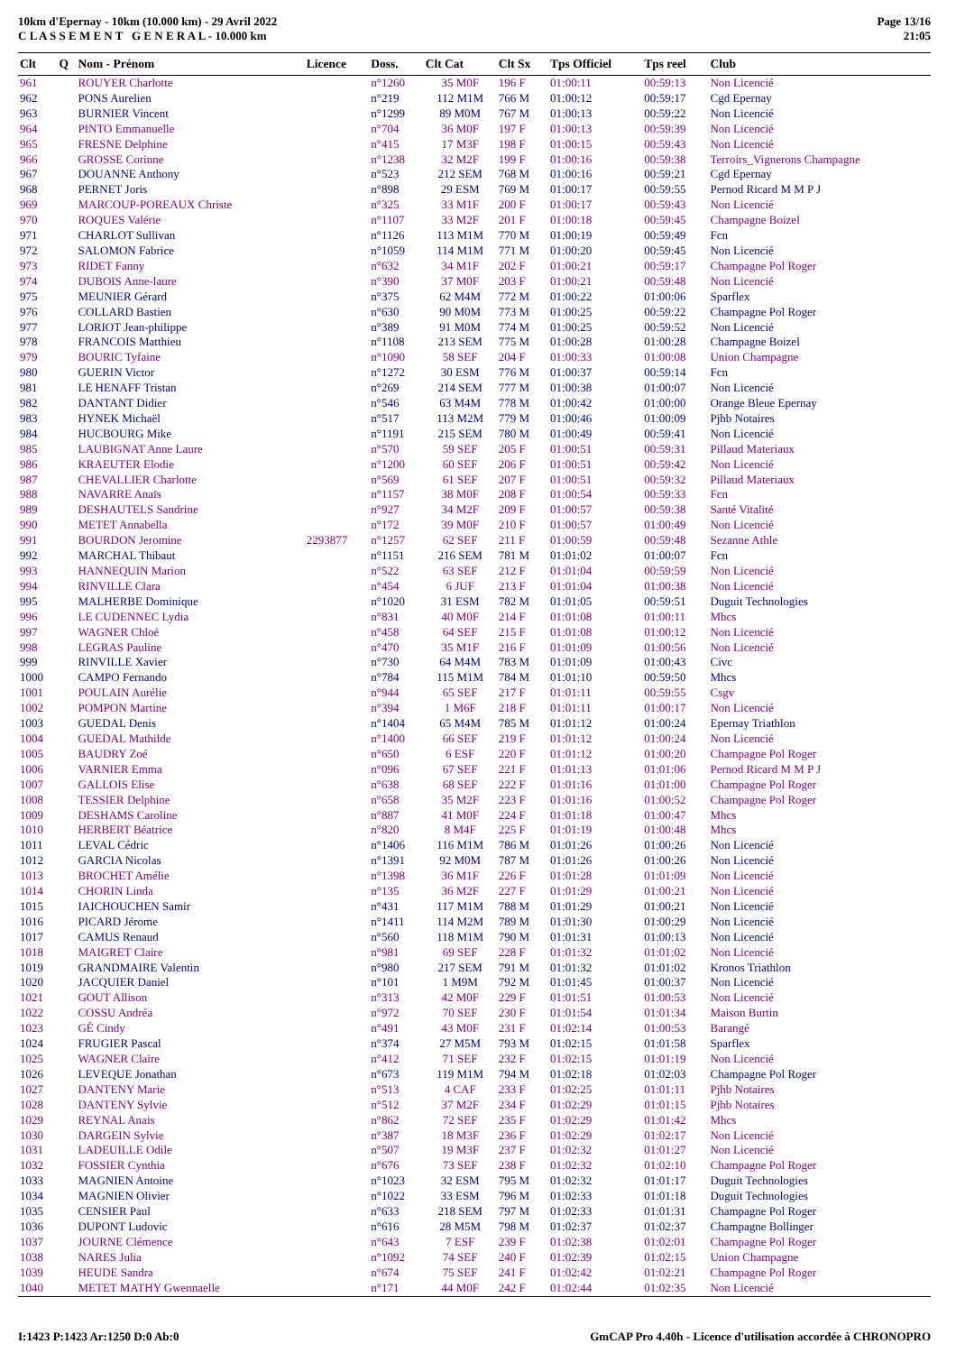10km d'Epernay - 10km (10.000 km) - 29 Avril 2022
C L A S S E M E N T G E N E R A L - 10.000 km
Page 13/16
21:05
| Clt | Q | Nom - Prénom | Licence | Doss. | Clt Cat | Clt Sx | Tps Officiel | Tps reel | Club |
| --- | --- | --- | --- | --- | --- | --- | --- | --- | --- |
| 961 | | ROUYER Charlotte | | n°1260 | 35 M0F | 196 F | 01:00:11 | 00:59:13 | Non Licencié |
| 962 | | PONS Aurelien | | n°219 | 112 M1M | 766 M | 01:00:12 | 00:59:17 | Cgd Epernay |
| 963 | | BURNIER Vincent | | n°1299 | 89 M0M | 767 M | 01:00:13 | 00:59:22 | Non Licencié |
| 964 | | PINTO Emmanuelle | | n°704 | 36 M0F | 197 F | 01:00:13 | 00:59:39 | Non Licencié |
| 965 | | FRESNE Delphine | | n°415 | 17 M3F | 198 F | 01:00:15 | 00:59:43 | Non Licencié |
| 966 | | GROSSE Corinne | | n°1238 | 32 M2F | 199 F | 01:00:16 | 00:59:38 | Terroirs_Vignerons Champagne |
| 967 | | DOUANNE Anthony | | n°523 | 212 SEM | 768 M | 01:00:16 | 00:59:21 | Cgd Epernay |
| 968 | | PERNET Joris | | n°898 | 29 ESM | 769 M | 01:00:17 | 00:59:55 | Pernod Ricard M M P J |
| 969 | | MARCOUP-POREAUX Christe | | n°325 | 33 M1F | 200 F | 01:00:17 | 00:59:43 | Non Licencié |
| 970 | | ROQUES Valérie | | n°1107 | 33 M2F | 201 F | 01:00:18 | 00:59:45 | Champagne Boizel |
| 971 | | CHARLOT Sullivan | | n°1126 | 113 M1M | 770 M | 01:00:19 | 00:59:49 | Fcn |
| 972 | | SALOMON Fabrice | | n°1059 | 114 M1M | 771 M | 01:00:20 | 00:59:45 | Non Licencié |
| 973 | | RIDET Fanny | | n°632 | 34 M1F | 202 F | 01:00:21 | 00:59:17 | Champagne Pol Roger |
| 974 | | DUBOIS Anne-laure | | n°390 | 37 M0F | 203 F | 01:00:21 | 00:59:48 | Non Licencié |
| 975 | | MEUNIER Gérard | | n°375 | 62 M4M | 772 M | 01:00:22 | 01:00:06 | Sparflex |
| 976 | | COLLARD Bastien | | n°630 | 90 M0M | 773 M | 01:00:25 | 00:59:22 | Champagne Pol Roger |
| 977 | | LORIOT Jean-philippe | | n°389 | 91 M0M | 774 M | 01:00:25 | 00:59:52 | Non Licencié |
| 978 | | FRANCOIS Matthieu | | n°1108 | 213 SEM | 775 M | 01:00:28 | 01:00:28 | Champagne Boizel |
| 979 | | BOURIC Tyfaine | | n°1090 | 58 SEF | 204 F | 01:00:33 | 01:00:08 | Union Champagne |
| 980 | | GUERIN Victor | | n°1272 | 30 ESM | 776 M | 01:00:37 | 00:59:14 | Fcn |
| 981 | | LE HENAFF Tristan | | n°269 | 214 SEM | 777 M | 01:00:38 | 01:00:07 | Non Licencié |
| 982 | | DANTANT Didier | | n°546 | 63 M4M | 778 M | 01:00:42 | 01:00:00 | Orange Bleue Epernay |
| 983 | | HYNEK Michaël | | n°517 | 113 M2M | 779 M | 01:00:46 | 01:00:09 | Pjhb Notaires |
| 984 | | HUCBOURG Mike | | n°1191 | 215 SEM | 780 M | 01:00:49 | 00:59:41 | Non Licencié |
| 985 | | LAUBIGNAT Anne Laure | | n°570 | 59 SEF | 205 F | 01:00:51 | 00:59:31 | Pillaud Materiaux |
| 986 | | KRAEUTER Elodie | | n°1200 | 60 SEF | 206 F | 01:00:51 | 00:59:42 | Non Licencié |
| 987 | | CHEVALLIER Charlotte | | n°569 | 61 SEF | 207 F | 01:00:51 | 00:59:32 | Pillaud Materiaux |
| 988 | | NAVARRE Anaïs | | n°1157 | 38 M0F | 208 F | 01:00:54 | 00:59:33 | Fcn |
| 989 | | DESHAUTELS Sandrine | | n°927 | 34 M2F | 209 F | 01:00:57 | 00:59:38 | Santé Vitalité |
| 990 | | METET Annabella | | n°172 | 39 M0F | 210 F | 01:00:57 | 01:00:49 | Non Licencié |
| 991 | | BOURDON Jeromine | 2293877 | n°1257 | 62 SEF | 211 F | 01:00:59 | 00:59:48 | Sezanne Athle |
| 992 | | MARCHAL Thibaut | | n°1151 | 216 SEM | 781 M | 01:01:02 | 01:00:07 | Fcn |
| 993 | | HANNEQUIN Marion | | n°522 | 63 SEF | 212 F | 01:01:04 | 00:59:59 | Non Licencié |
| 994 | | RINVILLE Clara | | n°454 | 6 JUF | 213 F | 01:01:04 | 01:00:38 | Non Licencié |
| 995 | | MALHERBE Dominique | | n°1020 | 31 ESM | 782 M | 01:01:05 | 00:59:51 | Duguit Technologies |
| 996 | | LE CUDENNEC Lydia | | n°831 | 40 M0F | 214 F | 01:01:08 | 01:00:11 | Mhcs |
| 997 | | WAGNER Chloé | | n°458 | 64 SEF | 215 F | 01:01:08 | 01:00:12 | Non Licencié |
| 998 | | LEGRAS Pauline | | n°470 | 35 M1F | 216 F | 01:01:09 | 01:00:56 | Non Licencié |
| 999 | | RINVILLE Xavier | | n°730 | 64 M4M | 783 M | 01:01:09 | 01:00:43 | Civc |
| 1000 | | CAMPO Fernando | | n°784 | 115 M1M | 784 M | 01:01:10 | 00:59:50 | Mhcs |
| 1001 | | POULAIN Aurélie | | n°944 | 65 SEF | 217 F | 01:01:11 | 00:59:55 | Csgv |
| 1002 | | POMPON Martine | | n°394 | 1 M6F | 218 F | 01:01:11 | 01:00:17 | Non Licencié |
| 1003 | | GUEDAL Denis | | n°1404 | 65 M4M | 785 M | 01:01:12 | 01:00:24 | Epernay Triathlon |
| 1004 | | GUEDAL Mathilde | | n°1400 | 66 SEF | 219 F | 01:01:12 | 01:00:24 | Non Licencié |
| 1005 | | BAUDRY Zoé | | n°650 | 6 ESF | 220 F | 01:01:12 | 01:00:20 | Champagne Pol Roger |
| 1006 | | VARNIER Emma | | n°096 | 67 SEF | 221 F | 01:01:13 | 01:01:06 | Pernod Ricard M M P J |
| 1007 | | GALLOIS Elise | | n°638 | 68 SEF | 222 F | 01:01:16 | 01:01:00 | Champagne Pol Roger |
| 1008 | | TESSIER Delphine | | n°658 | 35 M2F | 223 F | 01:01:16 | 01:00:52 | Champagne Pol Roger |
| 1009 | | DESHAMS Caroline | | n°887 | 41 M0F | 224 F | 01:01:18 | 01:00:47 | Mhcs |
| 1010 | | HERBERT Béatrice | | n°820 | 8 M4F | 225 F | 01:01:19 | 01:00:48 | Mhcs |
| 1011 | | LEVAL Cédric | | n°1406 | 116 M1M | 786 M | 01:01:26 | 01:00:26 | Non Licencié |
| 1012 | | GARCIA Nicolas | | n°1391 | 92 M0M | 787 M | 01:01:26 | 01:00:26 | Non Licencié |
| 1013 | | BROCHET Amélie | | n°1398 | 36 M1F | 226 F | 01:01:28 | 01:01:09 | Non Licencié |
| 1014 | | CHORIN Linda | | n°135 | 36 M2F | 227 F | 01:01:29 | 01:00:21 | Non Licencié |
| 1015 | | IAICHOUCHEN Samir | | n°431 | 117 M1M | 788 M | 01:01:29 | 01:00:21 | Non Licencié |
| 1016 | | PICARD Jérome | | n°1411 | 114 M2M | 789 M | 01:01:30 | 01:00:29 | Non Licencié |
| 1017 | | CAMUS Renaud | | n°560 | 118 M1M | 790 M | 01:01:31 | 01:00:13 | Non Licencié |
| 1018 | | MAIGRET Claire | | n°981 | 69 SEF | 228 F | 01:01:32 | 01:01:02 | Non Licencié |
| 1019 | | GRANDMAIRE Valentin | | n°980 | 217 SEM | 791 M | 01:01:32 | 01:01:02 | Kronos Triathlon |
| 1020 | | JACQUIER Daniel | | n°101 | 1 M9M | 792 M | 01:01:45 | 01:00:37 | Non Licencié |
| 1021 | | GOUT Allison | | n°313 | 42 M0F | 229 F | 01:01:51 | 01:00:53 | Non Licencié |
| 1022 | | COSSU Andréa | | n°972 | 70 SEF | 230 F | 01:01:54 | 01:01:34 | Maison Burtin |
| 1023 | | GÉ Cindy | | n°491 | 43 M0F | 231 F | 01:02:14 | 01:00:53 | Barangé |
| 1024 | | FRUGIER Pascal | | n°374 | 27 M5M | 793 M | 01:02:15 | 01:01:58 | Sparflex |
| 1025 | | WAGNER Claire | | n°412 | 71 SEF | 232 F | 01:02:15 | 01:01:19 | Non Licencié |
| 1026 | | LEVEQUE Jonathan | | n°673 | 119 M1M | 794 M | 01:02:18 | 01:02:03 | Champagne Pol Roger |
| 1027 | | DANTENY Marie | | n°513 | 4 CAF | 233 F | 01:02:25 | 01:01:11 | Pjhb Notaires |
| 1028 | | DANTENY Sylvie | | n°512 | 37 M2F | 234 F | 01:02:29 | 01:01:15 | Pjhb Notaires |
| 1029 | | REYNAL Anais | | n°862 | 72 SEF | 235 F | 01:02:29 | 01:01:42 | Mhcs |
| 1030 | | DARGEIN Sylvie | | n°387 | 18 M3F | 236 F | 01:02:29 | 01:02:17 | Non Licencié |
| 1031 | | LADEUILLE Odile | | n°507 | 19 M3F | 237 F | 01:02:32 | 01:01:27 | Non Licencié |
| 1032 | | FOSSIER Cynthia | | n°676 | 73 SEF | 238 F | 01:02:32 | 01:02:10 | Champagne Pol Roger |
| 1033 | | MAGNIEN Antoine | | n°1023 | 32 ESM | 795 M | 01:02:32 | 01:01:17 | Duguit Technologies |
| 1034 | | MAGNIEN Olivier | | n°1022 | 33 ESM | 796 M | 01:02:33 | 01:01:18 | Duguit Technologies |
| 1035 | | CENSIER Paul | | n°633 | 218 SEM | 797 M | 01:02:33 | 01:01:31 | Champagne Pol Roger |
| 1036 | | DUPONT Ludovic | | n°616 | 28 M5M | 798 M | 01:02:37 | 01:02:37 | Champagne Bollinger |
| 1037 | | JOURNE Clémence | | n°643 | 7 ESF | 239 F | 01:02:38 | 01:02:01 | Champagne Pol Roger |
| 1038 | | NARES Julia | | n°1092 | 74 SEF | 240 F | 01:02:39 | 01:02:15 | Union Champagne |
| 1039 | | HEUDE Sandra | | n°674 | 75 SEF | 241 F | 01:02:42 | 01:02:21 | Champagne Pol Roger |
| 1040 | | METET MATHY Gwennaelle | | n°171 | 44 M0F | 242 F | 01:02:44 | 01:02:35 | Non Licencié |
I:1423 P:1423 Ar:1250 D:0 Ab:0 GmCAP Pro 4.40h - Licence d'utilisation accordée à CHRONOPRO